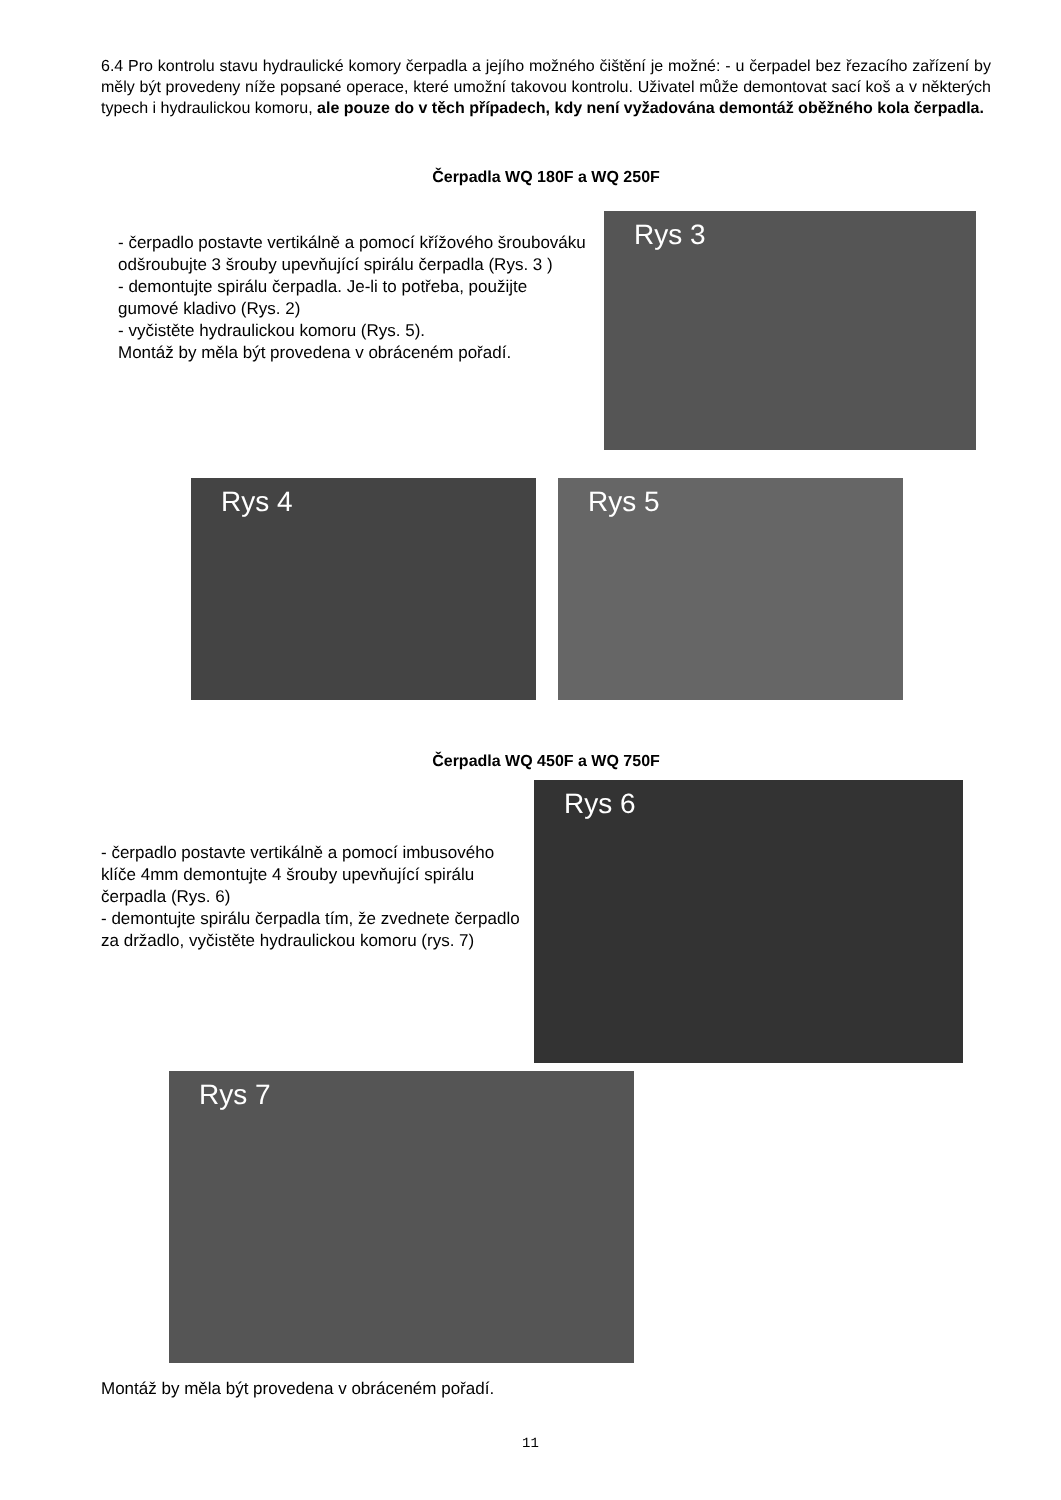6.4 Pro kontrolu stavu hydraulické komory čerpadla a jejího možného čištění je možné: - u čerpadel bez řezacího zařízení by měly být provedeny níže popsané operace, které umožní takovou kontrolu. Uživatel může demontovat sací koš a v některých typech i hydraulickou komoru, ale pouze do v těch případech, kdy není vyžadována demontáž oběžného kola čerpadla.
Čerpadla WQ 180F a WQ 250F
- čerpadlo postavte vertikálně a pomocí křížového šroubováku odšroubujte 3 šrouby upevňující spirálu čerpadla (Rys. 3 )
- demontujte spirálu čerpadla. Je-li to potřeba, použijte gumové kladivo (Rys. 2)
- vyčistěte hydraulickou komoru (Rys. 5).
Montáž by měla být provedena v obráceném pořadí.
Rys 3
Rys 4 Rys 5
Čerpadla WQ 450F a WQ 750F
- čerpadlo postavte vertikálně a pomocí imbusového klíče 4mm demontujte 4 šrouby upevňující spirálu čerpadla (Rys. 6)
- demontujte spirálu čerpadla tím, že zvednete čerpadlo za držadlo, vyčistěte hydraulickou komoru (rys. 7)
Rys 6
Rys 7
Montáž by měla být provedena v obráceném pořadí.
11